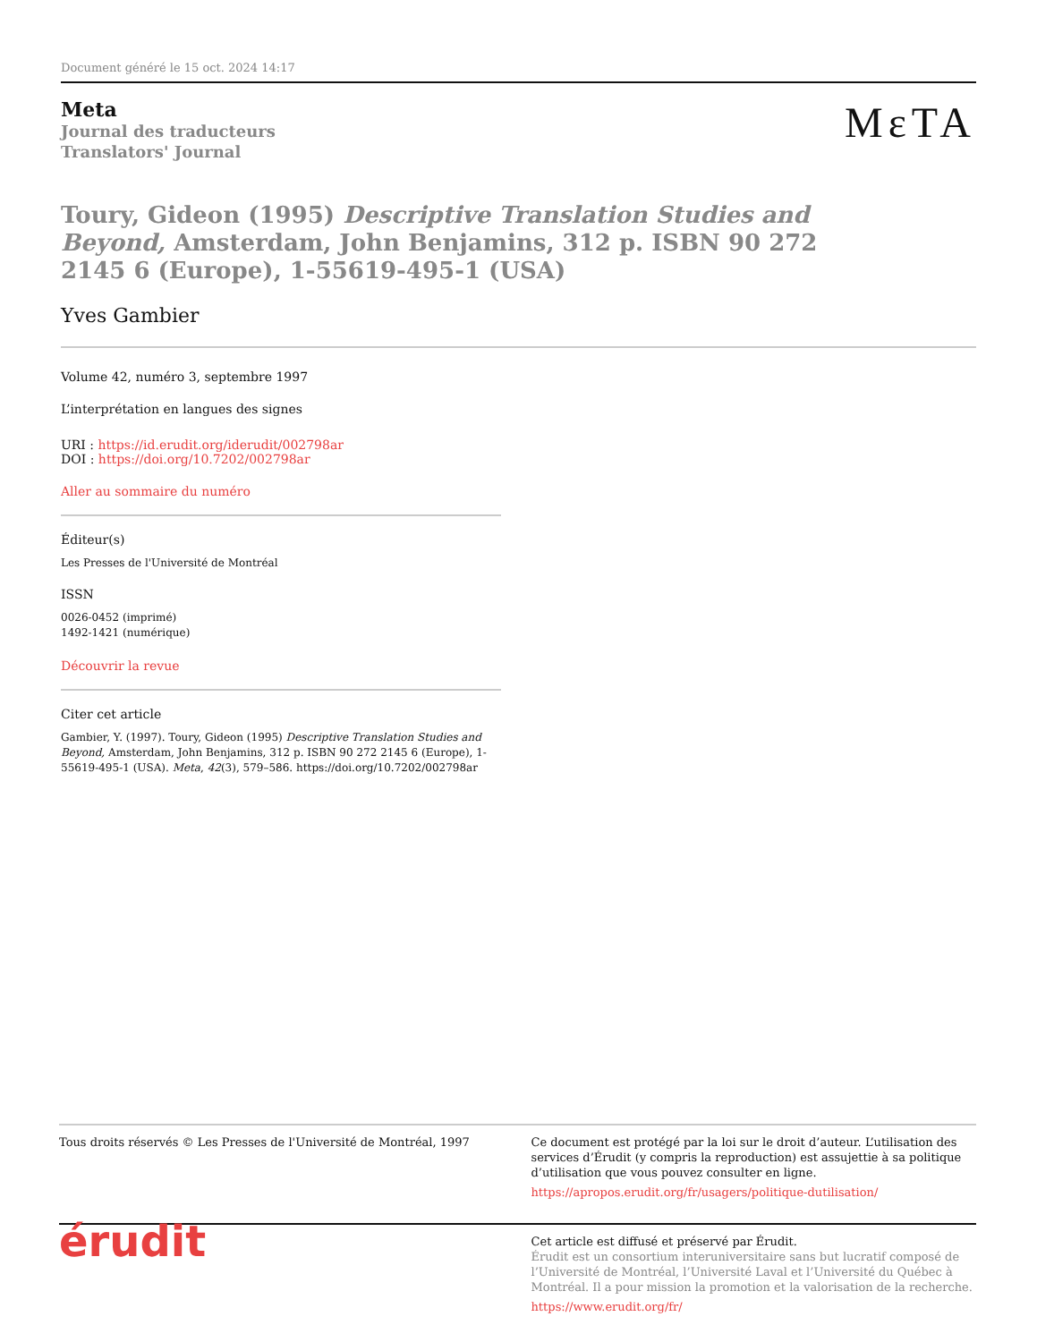Document généré le 15 oct. 2024 14:17
Meta
Journal des traducteurs
Translators' Journal
MεTA
Toury, Gideon (1995) Descriptive Translation Studies and Beyond, Amsterdam, John Benjamins, 312 p. ISBN 90 272 2145 6 (Europe), 1-55619-495-1 (USA)
Yves Gambier
Volume 42, numéro 3, septembre 1997
L’interprétation en langues des signes
URI : https://id.erudit.org/iderudit/002798ar
DOI : https://doi.org/10.7202/002798ar
Aller au sommaire du numéro
Éditeur(s)
Les Presses de l'Université de Montréal
ISSN
0026-0452 (imprimé)
1492-1421 (numérique)
Découvrir la revue
Citer cet article
Gambier, Y. (1997). Toury, Gideon (1995) Descriptive Translation Studies and Beyond, Amsterdam, John Benjamins, 312 p. ISBN 90 272 2145 6 (Europe), 1-55619-495-1 (USA). Meta, 42(3), 579–586. https://doi.org/10.7202/002798ar
Tous droits réservés © Les Presses de l'Université de Montréal, 1997
Ce document est protégé par la loi sur le droit d’auteur. L’utilisation des services d’Érudit (y compris la reproduction) est assujettie à sa politique d’utilisation que vous pouvez consulter en ligne.
https://apropos.erudit.org/fr/usagers/politique-dutilisation/
érudit
Cet article est diffusé et préservé par Érudit.
Érudit est un consortium interuniversitaire sans but lucratif composé de l’Université de Montréal, l’Université Laval et l’Université du Québec à Montréal. Il a pour mission la promotion et la valorisation de la recherche.
https://www.erudit.org/fr/